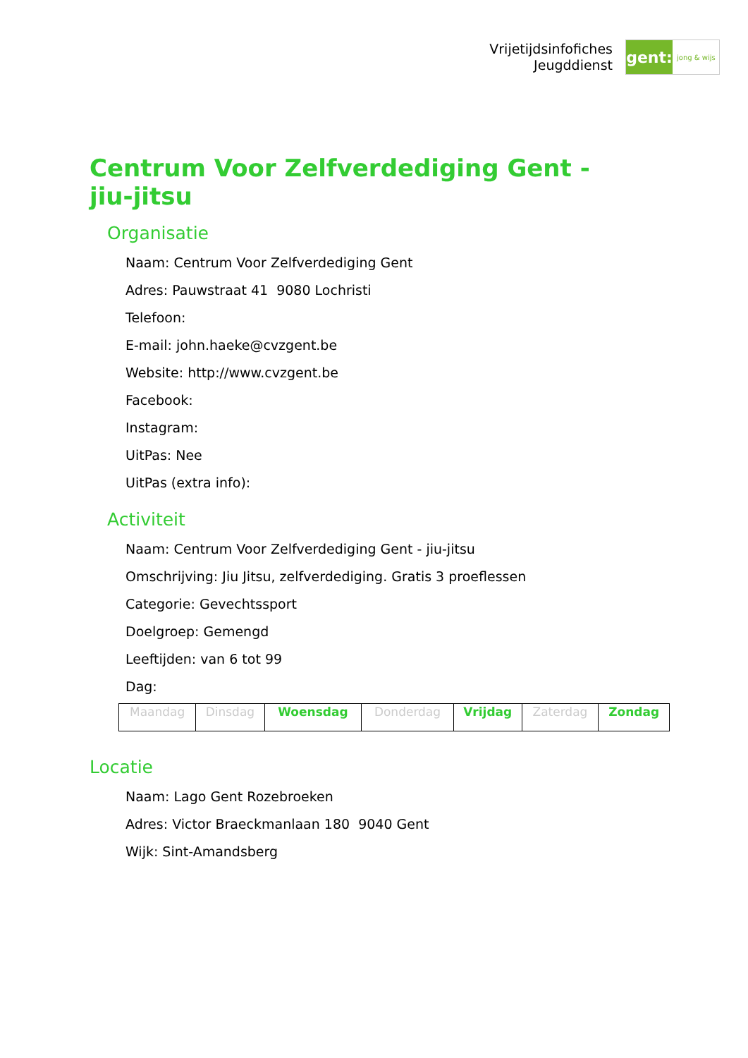Vrijetijdsinfofiches
Jeugddienst
gent:
jong & wijs
Centrum Voor Zelfverdediging Gent - jiu-jitsu
Organisatie
Naam: Centrum Voor Zelfverdediging Gent
Adres: Pauwstraat 41 9080 Lochristi
Telefoon:
E-mail: john.haeke@cvzgent.be
Website: http://www.cvzgent.be
Facebook:
Instagram:
UitPas: Nee
UitPas (extra info):
Activiteit
Naam: Centrum Voor Zelfverdediging Gent - jiu-jitsu
Omschrijving: Jiu Jitsu, zelfverdediging. Gratis 3 proeflessen
Categorie: Gevechtssport
Doelgroep: Gemengd
Leeftijden: van 6 tot 99
Dag:
| Maandag | Dinsdag | Woensdag | Donderdag | Vrijdag | Zaterdag | Zondag |
Locatie
Naam: Lago Gent Rozebroeken
Adres: Victor Braeckmanlaan 180 9040 Gent
Wijk: Sint-Amandsberg